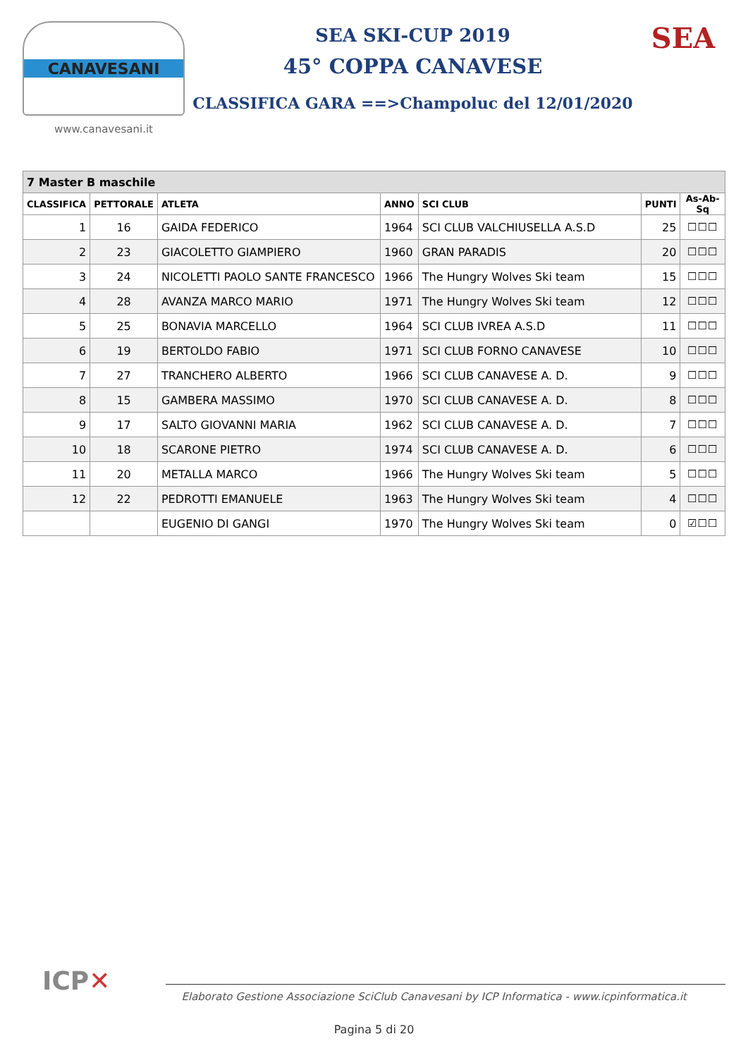CANAVESANI
www.canavesani.it
SEA SKI-CUP 2019
45° COPPA CANAVESE
CLASSIFICA GARA ==>Champoluc del 12/01/2020
SEA
| 7 Master B maschile | | | | | | |
| --- | --- | --- | --- | --- | --- | --- |
| CLASSIFICA | PETTORALE | ATLETA | ANNO | SCI CLUB | PUNTI | As-Ab-Sq |
| 1 | 16 | GAIDA FEDERICO | 1964 | SCI CLUB VALCHIUSELLA A.S.D | 25 | ☐☐☐ |
| 2 | 23 | GIACOLETTO GIAMPIERO | 1960 | GRAN PARADIS | 20 | ☐☐☐ |
| 3 | 24 | NICOLETTI PAOLO SANTE FRANCESCO | 1966 | The Hungry Wolves Ski team | 15 | ☐☐☐ |
| 4 | 28 | AVANZA MARCO MARIO | 1971 | The Hungry Wolves Ski team | 12 | ☐☐☐ |
| 5 | 25 | BONAVIA MARCELLO | 1964 | SCI CLUB IVREA A.S.D | 11 | ☐☐☐ |
| 6 | 19 | BERTOLDO FABIO | 1971 | SCI CLUB FORNO CANAVESE | 10 | ☐☐☐ |
| 7 | 27 | TRANCHERO ALBERTO | 1966 | SCI CLUB CANAVESE A. D. | 9 | ☐☐☐ |
| 8 | 15 | GAMBERA MASSIMO | 1970 | SCI CLUB CANAVESE A. D. | 8 | ☐☐☐ |
| 9 | 17 | SALTO GIOVANNI MARIA | 1962 | SCI CLUB CANAVESE A. D. | 7 | ☐☐☐ |
| 10 | 18 | SCARONE PIETRO | 1974 | SCI CLUB CANAVESE A. D. | 6 | ☐☐☐ |
| 11 | 20 | METALLA MARCO | 1966 | The Hungry Wolves Ski team | 5 | ☐☐☐ |
| 12 | 22 | PEDROTTI EMANUELE | 1963 | The Hungry Wolves Ski team | 4 | ☐☐☐ |
| | | EUGENIO DI GANGI | 1970 | The Hungry Wolves Ski team | 0 | ☑☐☐ |
ICP✕
Elaborato Gestione Associazione SciClub Canavesani by ICP Informatica - www.icpinformatica.it
Pagina 5 di 20